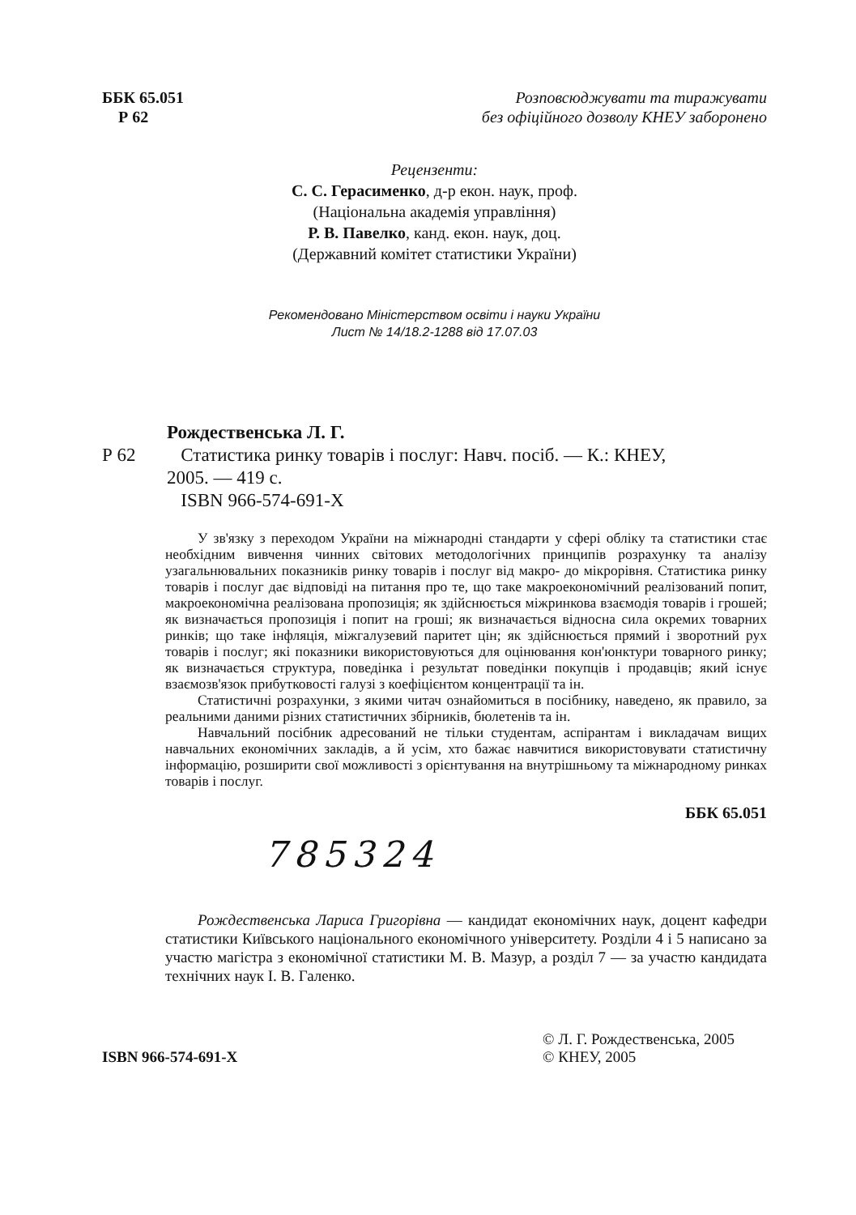ББК 65.051
Р 62
Розповсюджувати та тиражувати
без офіційного дозволу КНЕУ заборонено
Рецензенти:
С. С. Герасименко, д-р екон. наук, проф.
(Національна академія управління)
Р. В. Павелко, канд. екон. наук, доц.
(Державний комітет статистики України)
Рекомендовано Міністерством освіти і науки України
Лист № 14/18.2-1288 від 17.07.03
Рождественська Л. Г.
Р 62 Статистика ринку товарів і послуг: Навч. посіб. — К.: КНЕУ,
2005. — 419 с.
ISBN 966-574-691-X
У зв'язку з переходом України на міжнародні стандарти у сфері обліку та статистики стає необхідним вивчення чинних світових методологічних принципів розрахунку та аналізу узагальнювальних показників ринку товарів і послуг від макро- до мікрорівня. Статистика ринку товарів і послуг дає відповіді на питання про те, що таке макроекономічний реалізований попит, макроекономічна реалізована пропозиція; як здійснюється міжринкова взаємодія товарів і грошей; як визначається пропозиція і попит на гроші; як визначається відносна сила окремих товарних ринків; що таке інфляція, міжгалузевий паритет цін; як здійснюється прямий і зворотний рух товарів і послуг; які показники використовуються для оцінювання кон'юнктури товарного ринку; як визначається структура, поведінка і результат поведінки покупців і продавців; який існує взаємозв'язок прибутковості галузі з коефіцієнтом концентрації та ін.
Статистичні розрахунки, з якими читач ознайомиться в посібнику, наведено, як правило, за реальними даними різних статистичних збірників, бюлетенів та ін.
Навчальний посібник адресований не тільки студентам, аспірантам і викладачам вищих навчальних економічних закладів, а й усім, хто бажає навчитися використовувати статистичну інформацію, розширити свої можливості з орієнтування на внутрішньому та міжнародному ринках товарів і послуг.
ББК 65.051
785324
Рождественська Лариса Григорівна — кандидат економічних наук, доцент кафедри статистики Київського національного економічного університету. Розділи 4 і 5 написано за участю магістра з економічної статистики М. В. Мазур, а розділ 7 — за участю кандидата технічних наук І. В. Галенко.
ISBN 966-574-691-X
© Л. Г. Рождественська, 2005
© КНЕУ, 2005